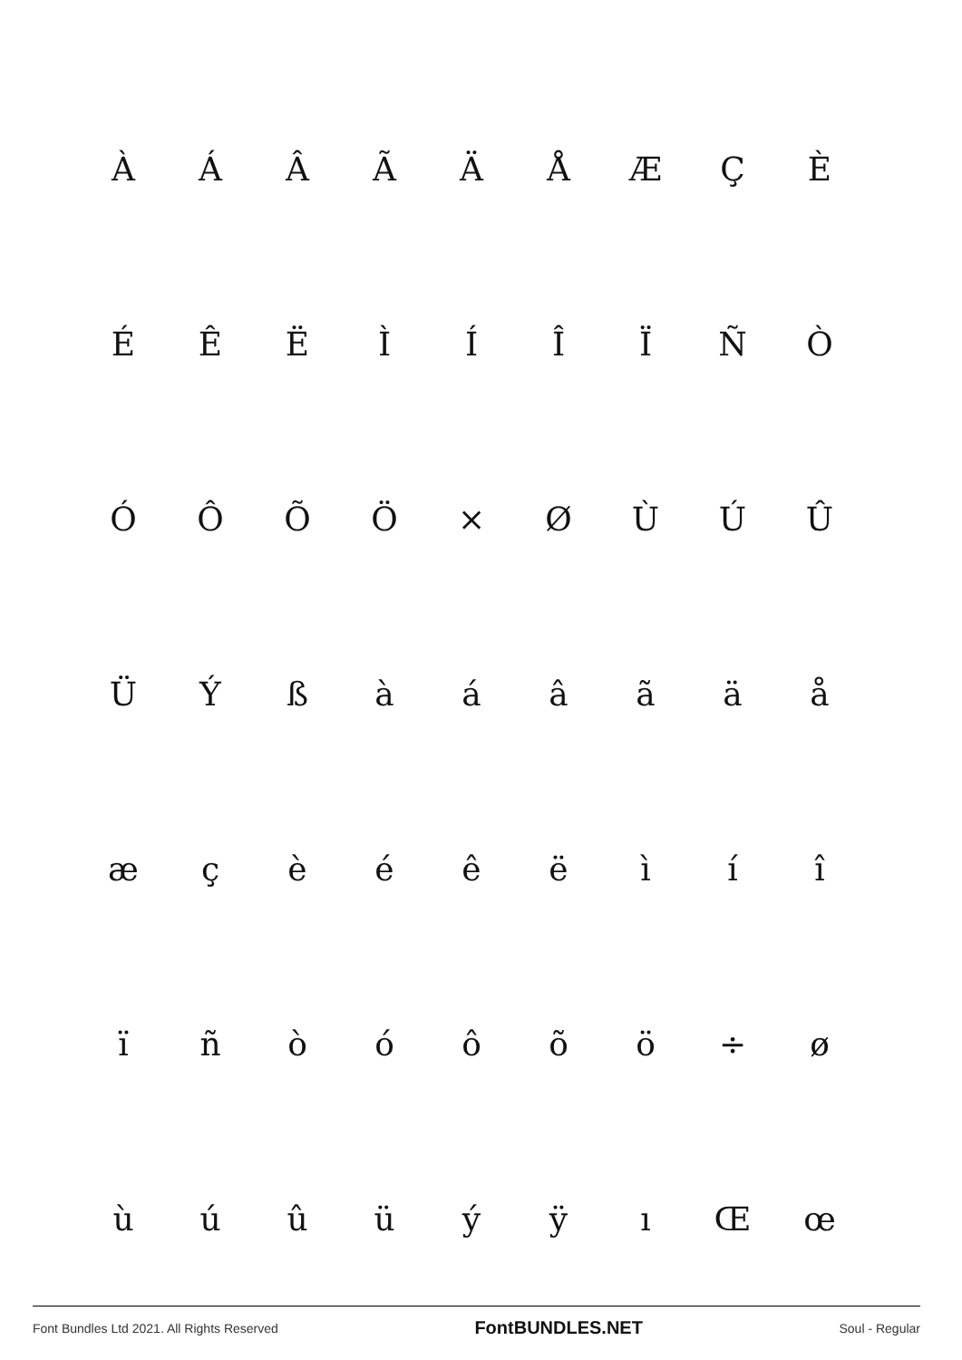| À | Á | Â | Ã | Ä | Å | Æ | Ç | È |
| É | Ê | Ë | Ì | Í | Î | Ï | Ñ | Ò |
| Ó | Ô | Õ | Ö | × | Ø | Ù | Ú | Û |
| Ü | Ý | ß | à | á | â | ã | ä | å |
| æ | ç | è | é | ê | ë | ì | í | î |
| ï | ñ | ò | ó | ô | õ | ö | ÷ | ø |
| ù | ú | û | ü | ý | ÿ | ı | Œ | œ |
Font Bundles Ltd 2021. All Rights Reserved FontBUNDLES.NET Soul - Regular